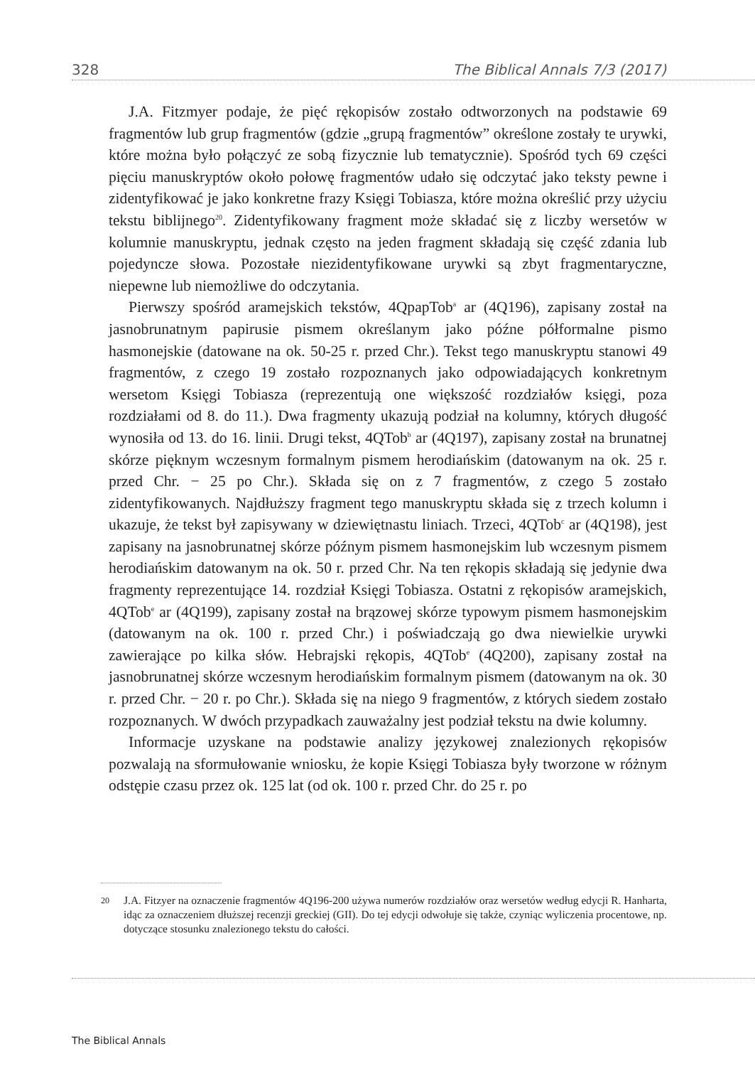328 The Biblical Annals 7/3 (2017)
J.A. Fitzmyer podaje, że pięć rękopisów zostało odtworzonych na podstawie 69 fragmentów lub grup fragmentów (gdzie „grupą fragmentów” określone zostały te urywki, które można było połączyć ze sobą fizycznie lub tematycznie). Spośród tych 69 części pięciu manuskryptów około połowę fragmentów udało się odczytać jako teksty pewne i zidentyfikować je jako konkretne frazy Księgi Tobiasza, które można określić przy użyciu tekstu biblijnego<sup>20</sup>. Zidentyfikowany fragment może składać się z liczby wersetów w kolumnie manuskryptu, jednak często na jeden fragment składają się część zdania lub pojedyncze słowa. Pozostałe niezidentyfikowane urywki są zbyt fragmentaryczne, niepewne lub niemożliwe do odczytania.
Pierwszy spośród aramejskich tekstów, 4QpapTob<sup>a</sup> ar (4Q196), zapisany został na jasnobrunatnym papirusie pismem określanym jako późne półformalne pismo hasmonejskie (datowane na ok. 50-25 r. przed Chr.). Tekst tego manuskryptu stanowi 49 fragmentów, z czego 19 zostało rozpoznanych jako odpowiadających konkretnym wersetom Księgi Tobiasza (reprezentują one większość rozdziałów księgi, poza rozdziałami od 8. do 11.). Dwa fragmenty ukazują podział na kolumny, których długość wynosiła od 13. do 16. linii. Drugi tekst, 4QTob<sup>b</sup> ar (4Q197), zapisany został na brunatnej skórze pięknym wczesnym formalnym pismem herodiańskim (datowanym na ok. 25 r. przed Chr. − 25 po Chr.). Składa się on z 7 fragmentów, z czego 5 zostało zidentyfikowanych. Najdłuższy fragment tego manuskryptu składa się z trzech kolumn i ukazuje, że tekst był zapisywany w dziewiętnastu liniach. Trzeci, 4QTob<sup>c</sup> ar (4Q198), jest zapisany na jasnobrunatnej skórze późnym pismem hasmonejskim lub wczesnym pismem herodiańskim datowanym na ok. 50 r. przed Chr. Na ten rękopis składają się jedynie dwa fragmenty reprezentujące 14. rozdział Księgi Tobiasza. Ostatni z rękopisów aramejskich, 4QTob<sup>e</sup> ar (4Q199), zapisany został na brązowej skórze typowym pismem hasmonejskim (datowanym na ok. 100 r. przed Chr.) i poświadczają go dwa niewielkie urywki zawierające po kilka słów. Hebrajski rękopis, 4QTob<sup>e</sup> (4Q200), zapisany został na jasnobrunatnej skórze wczesnym herodiańskim formalnym pismem (datowanym na ok. 30 r. przed Chr. − 20 r. po Chr.). Składa się na niego 9 fragmentów, z których siedem zostało rozpoznanych. W dwóch przypadkach zauważalny jest podział tekstu na dwie kolumny.
Informacje uzyskane na podstawie analizy językowej znalezionych rękopisów pozwalają na sformułowanie wniosku, że kopie Księgi Tobiasza były tworzone w różnym odstępie czasu przez ok. 125 lat (od ok. 100 r. przed Chr. do 25 r. po
20 J.A. Fitzyer na oznaczenie fragmentów 4Q196-200 używa numerów rozdziałów oraz wersetów według edycji R. Hanharta, idąc za oznaczeniem dłuższej recenzji greckiej (GII). Do tej edycji odwołuje się także, czyniąc wyliczenia procentowe, np. dotyczące stosunku znalezionego tekstu do całości.
The Biblical Annals